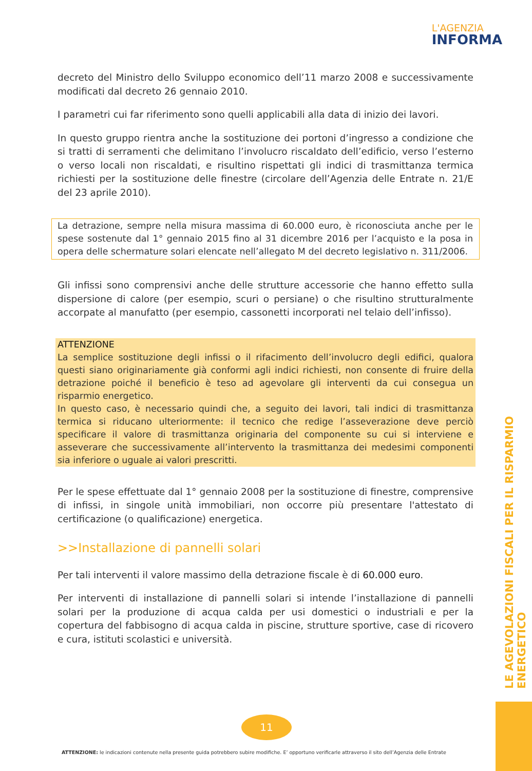L'AGENZIA
INFORMA
decreto del Ministro dello Sviluppo economico dell’11 marzo 2008 e successivamente modificati dal decreto 26 gennaio 2010.
I parametri cui far riferimento sono quelli applicabili alla data di inizio dei lavori.
In questo gruppo rientra anche la sostituzione dei portoni d’ingresso a condizione che si tratti di serramenti che delimitano l’involucro riscaldato dell’edificio, verso l’esterno o verso locali non riscaldati, e risultino rispettati gli indici di trasmittanza termica richiesti per la sostituzione delle finestre (circolare dell’Agenzia delle Entrate n. 21/E del 23 aprile 2010).
La detrazione, sempre nella misura massima di 60.000 euro, è riconosciuta anche per le spese sostenute dal 1° gennaio 2015 fino al 31 dicembre 2016 per l’acquisto e la posa in opera delle schermature solari elencate nell’allegato M del decreto legislativo n. 311/2006.
Gli infissi sono comprensivi anche delle strutture accessorie che hanno effetto sulla dispersione di calore (per esempio, scuri o persiane) o che risultino strutturalmente accorpate al manufatto (per esempio, cassonetti incorporati nel telaio dell’infisso).
ATTENZIONE
La semplice sostituzione degli infissi o il rifacimento dell’involucro degli edifici, qualora questi siano originariamente già conformi agli indici richiesti, non consente di fruire della detrazione poiché il beneficio è teso ad agevolare gli interventi da cui consegua un risparmio energetico.
In questo caso, è necessario quindi che, a seguito dei lavori, tali indici di trasmittanza termica si riducano ulteriormente: il tecnico che redige l’asseverazione deve perciò specificare il valore di trasmittanza originaria del componente su cui si interviene e asseverare che successivamente all’intervento la trasmittanza dei medesimi componenti sia inferiore o uguale ai valori prescritti.
Per le spese effettuate dal 1° gennaio 2008 per la sostituzione di finestre, comprensive di infissi, in singole unità immobiliari, non occorre più presentare l'attestato di certificazione (o qualificazione) energetica.
>>Installazione di pannelli solari
Per tali interventi il valore massimo della detrazione fiscale è di 60.000 euro.
Per interventi di installazione di pannelli solari si intende l’installazione di pannelli solari per la produzione di acqua calda per usi domestici o industriali e per la copertura del fabbisogno di acqua calda in piscine, strutture sportive, case di ricovero e cura, istituti scolastici e università.
LE AGEVOLAZIONI FISCALI PER IL RISPARMIO ENERGETICO
11
ATTENZIONE: le indicazioni contenute nella presente guida potrebbero subire modifiche. E’ opportuno verificarle attraverso il sito dell’Agenzia delle Entrate